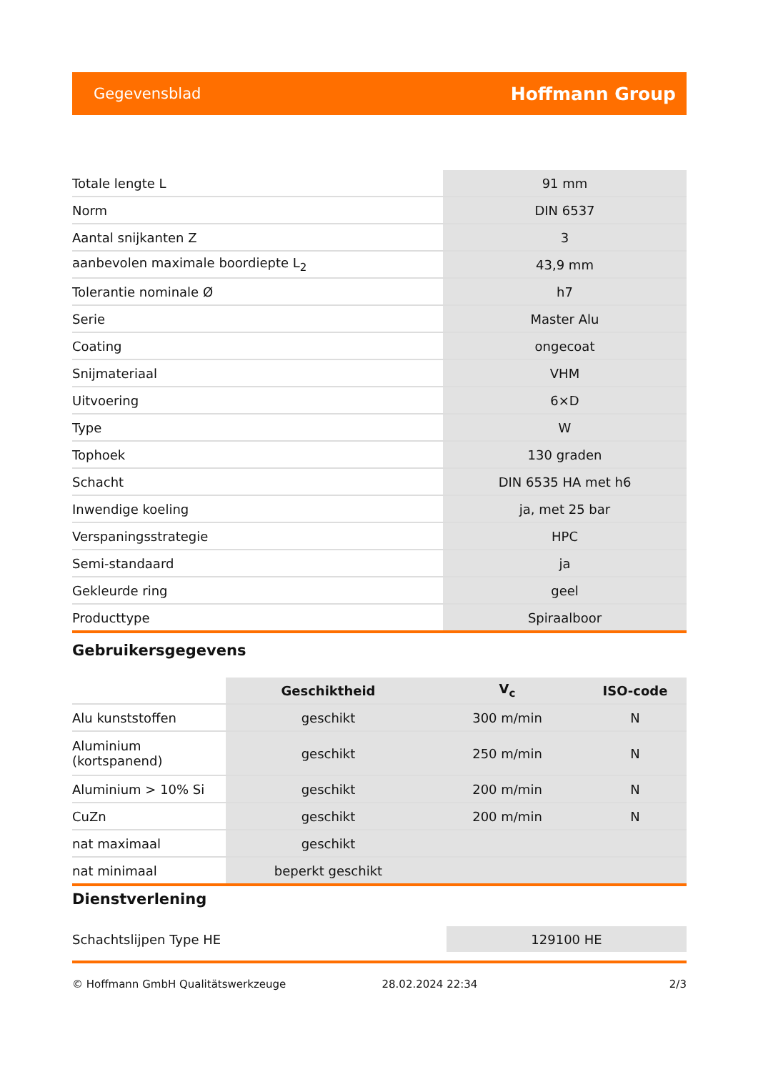Gegevensblad Hoffmann Group
| Totale lengte L | 91 mm |
| Norm | DIN 6537 |
| Aantal snijkanten Z | 3 |
| aanbevolen maximale boordiepte L<sub>2</sub> | 43,9 mm |
| Tolerantie nominale Ø | h7 |
| Serie | Master Alu |
| Coating | ongecoat |
| Snijmateriaal | VHM |
| Uitvoering | 6×D |
| Type | W |
| Tophoek | 130 graden |
| Schacht | DIN 6535 HA met h6 |
| Inwendige koeling | ja, met 25 bar |
| Verspaningsstrategie | HPC |
| Semi-standaard | ja |
| Gekleurde ring | geel |
| Producttype | Spiraalboor |
Gebruikersgegevens
| | Geschiktheid | V<sub>c</sub> | ISO-code |
| --- | --- | --- | --- |
| Alu kunststoffen | geschikt | 300 m/min | N |
| Aluminium (kortspanend) | geschikt | 250 m/min | N |
| Aluminium > 10% Si | geschikt | 200 m/min | N |
| CuZn | geschikt | 200 m/min | N |
| nat maximaal | geschikt | | |
| nat minimaal | beperkt geschikt | | |
Dienstverlening
| Schachtslijpen Type HE | 129100 HE |
© Hoffmann GmbH Qualitätswerkzeuge 28.02.2024 22:34 2/3